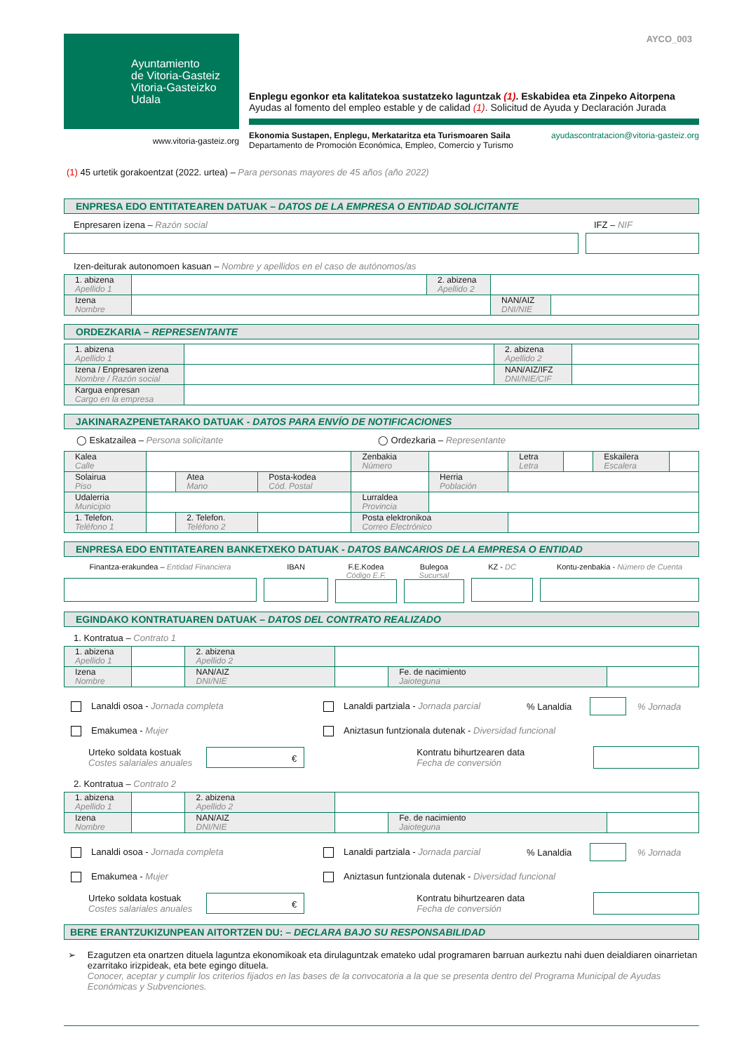Ayuntamiento
de Vitoria-Gasteiz
Vitoria-Gasteizko
Udala
www.vitoria-gasteiz.org
AYCO_003
Enplegu egonkor eta kalitatekoa sustatzeko laguntzak (1). Eskabidea eta Zinpeko Aitorpena
Ayudas al fomento del empleo estable y de calidad (1). Solicitud de Ayuda y Declaración Jurada
Ekonomia Sustapen, Enplegu, Merkataritza eta Turismoaren Saila
Departamento de Promoción Económica, Empleo, Comercio y Turismo
ayudascontratacion@vitoria-gasteiz.org
(1) 45 urtetik gorakoentzat (2022. urtea) – Para personas mayores de 45 años (año 2022)
ENPRESA EDO ENTITATEAREN DATUAK – DATOS DE LA EMPRESA O ENTIDAD SOLICITANTE
Enpresaren izena – Razón social
IFZ – NIF
Izen-deiturak autonomoen kasuan – Nombre y apellidos en el caso de autónomos/as
| 1. abizena Apellido 1 | | 2. abizena Apellido 2 | | |
| Izena Nombre | | | NAN/AIZ DNI/NIE | |
ORDEZKARIA – REPRESENTANTE
| 1. abizena Apellido 1 | | 2. abizena Apellido 2 | |
| Izena / Enpresaren izena Nombre / Razón social | | NAN/AIZ/IFZ DNI/NIE/CIF | |
| Kargua enpresan Cargo en la empresa | | | |
JAKINARAZPENETARAKO DATUAK - DATOS PARA ENVÍO DE NOTIFICACIONES
◯ Eskatzailea – Persona solicitante ◯ Ordezkaria – Representante
| Kalea Calle | | | | Zenbakia Número | | Letra Letra | | Eskailera Escalera | |
| Solairua Piso | | Atea Mano | Posta-kodea Cód. Postal | | Herria Población | | | | |
| Udalerria Municipio | | | | Lurraldea Provincia | | | | | |
| 1. Telefon. Teléfono 1 | | 2. Telefon. Teléfono 2 | | Posta elektronikoa Correo Electrónico | | | | | |
ENPRESA EDO ENTITATEAREN BANKETXEKO DATUAK - DATOS BANCARIOS DE LA EMPRESA O ENTIDAD
Finantza-erakundea – Entidad Financiera IBAN F.E.Kodea Código E.F.
Bulegoa Sucursal
KZ - DC Kontu-zenbakia - Número de Cuenta
EGINDAKO KONTRATUAREN DATUAK – DATOS DEL CONTRATO REALIZADO
1. Kontratua – Contrato 1
| 1. abizena Apellido 1 | | 2. abizena Apellido 2 | | | |
| Izena Nombre | | NAN/AIZ DNI/NIE | | Fe. de nacimiento Jaioteguna | |
Lanaldi osoa - Jornada completa Lanaldi partziala - Jornada parcial% Lanaldia % Jornada
Emakumea - Mujer Aniztasun funtzionala dutenak - Diversidad funcional
Urteko soldata kostuak
Costes salariales anuales € Kontratu bihurtzearen data
Fecha de conversión
2. Kontratua – Contrato 2
| 1. abizena Apellido 1 | | 2. abizena Apellido 2 | | | |
| Izena Nombre | | NAN/AIZ DNI/NIE | | Fe. de nacimiento Jaioteguna | |
Lanaldi osoa - Jornada completa Lanaldi partziala - Jornada parcial% Lanaldia % Jornada
Emakumea - Mujer Aniztasun funtzionala dutenak - Diversidad funcional
Urteko soldata kostuak
Costes salariales anuales € Kontratu bihurtzearen data
Fecha de conversión
BERE ERANTZUKIZUNPEAN AITORTZEN DU: – DECLARA BAJO SU RESPONSABILIDAD
➢ Ezagutzen eta onartzen dituela laguntza ekonomikoak eta dirulaguntzak emateko udal programaren barruan aurkeztu nahi duen deialdiaren oinarrietan ezarritako irizpideak, eta bete egingo dituela.
Conocer, aceptar y cumplir los criterios fijados en las bases de la convocatoria a la que se presenta dentro del Programa Municipal de Ayudas Económicas y Subvenciones.